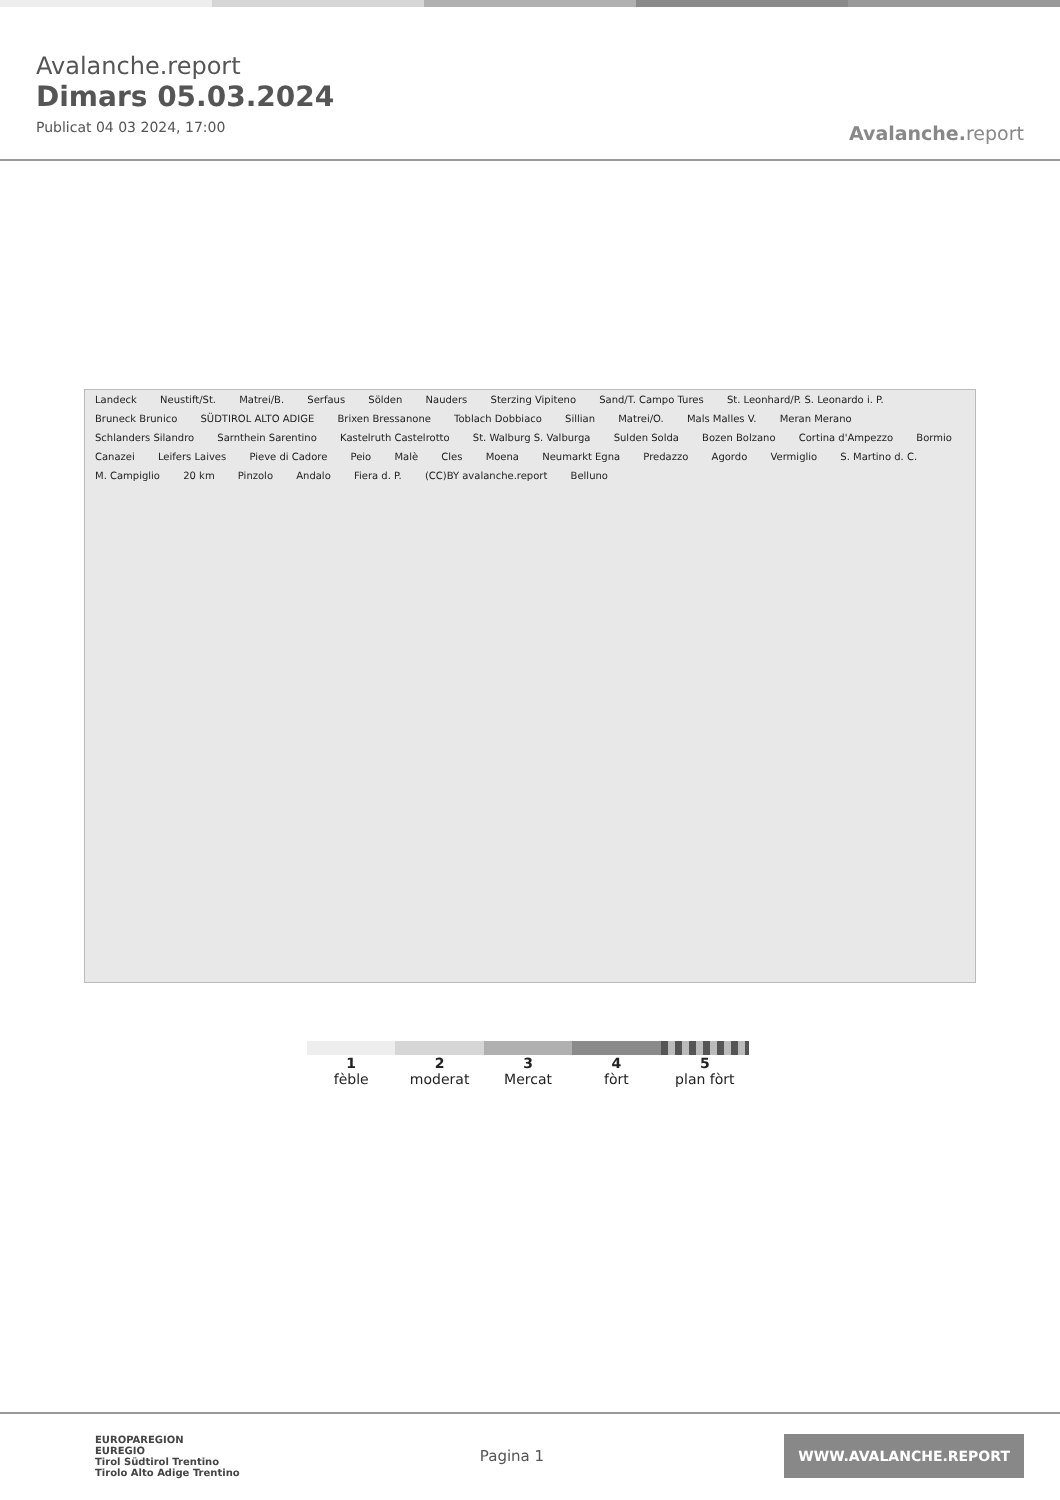Avalanche.report
Dimars 05.03.2024
Publicat 04 03 2024, 17:00
Avalanche. report
Landeck Neustift/St. Matrei/B. Serfaus Sölden Nauders Sterzing Vipiteno Sand/T. Campo Tures St. Leonhard/P. S. Leonardo i. P. Bruneck Brunico SÜDTIROL ALTO ADIGE Brixen Bressanone Toblach Dobbiaco Sillian Matrei/O. Mals Malles V. Meran Merano Schlanders Silandro Sarnthein Sarentino Kastelruth Castelrotto St. Walburg S. Valburga Sulden Solda Bozen Bolzano Cortina d'Ampezzo Bormio Canazei Leifers Laives Pieve di Cadore Peio Malè Cles Moena Neumarkt Egna Predazzo Agordo Vermiglio S. Martino d. C. M. Campiglio 20 km Pinzolo Andalo Fiera d. P. (CC)BY avalanche.report Belluno
1
fèble
2
moderat
3
Mercat
4
fòrt
5
plan fòrt
EUROPAREGION
EUREGIO
Tirol Südtirol Trentino
Tirolo Alto Adige Trentino
Pagina 1
WWW.AVALANCHE.REPORT